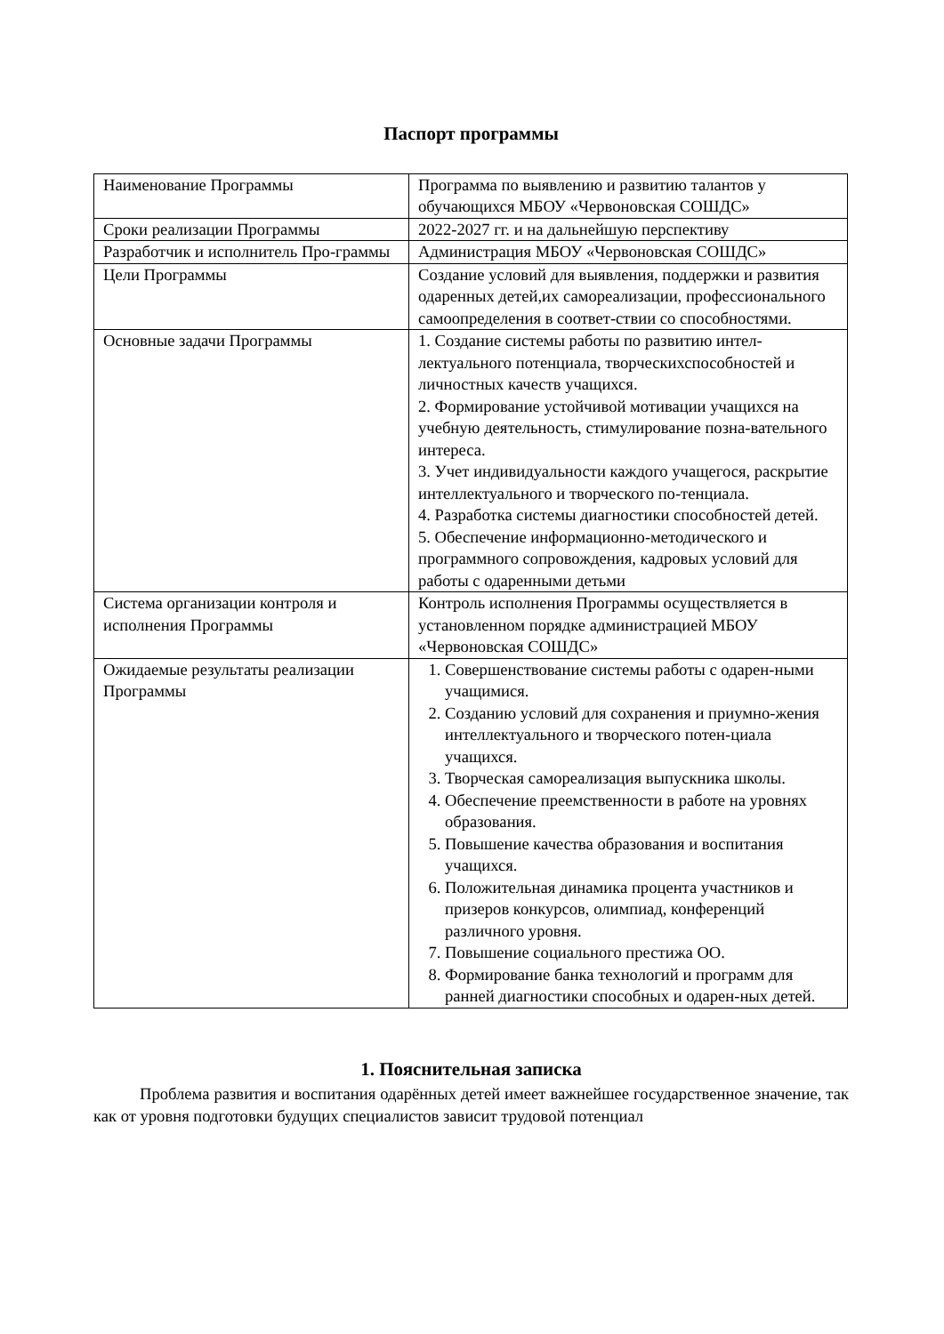Паспорт программы
| Наименование Программы | Программа по выявлению и развитию талантов у обучающихся МБОУ «Червоновская СОШДС» |
| Сроки реализации Программы | 2022-2027 гг. и на дальнейшую перспективу |
| Разработчик и исполнитель Про-граммы | Администрация МБОУ «Червоновская СОШДС» |
| Цели Программы | Создание условий для выявления, поддержки и развития одаренных детей,их самореализации, профессионального самоопределения в соответ-ствии со способностями. |
| Основные задачи Программы | 1. Создание системы работы по развитию интел-лектуального потенциала, творческихспособностей и личностных качеств учащихся. 2. Формирование устойчивой мотивации учащихся на учебную деятельность, стимулирование позна-вательного интереса. 3. Учет индивидуальности каждого учащегося, раскрытие интеллектуального и творческого по-тенциала. 4. Разработка системы диагностики способностей детей. 5. Обеспечение информационно-методического и программного сопровождения, кадровых условий для работы с одаренными детьми |
| Система организации контроля и исполнения Программы | Контроль исполнения Программы осуществляется в установленном порядке администрацией МБОУ «Червоновская СОШДС» |
| Ожидаемые результаты реализации Программы | 1. Совершенствование системы работы с одарен-ными учащимися. 2. Созданию условий для сохранения и приумно-жения интеллектуального и творческого потен-циала учащихся. 3. Творческая самореализация выпускника школы. 4. Обеспечение преемственности в работе на уровнях образования. 5. Повышение качества образования и воспитания учащихся. 6. Положительная динамика процента участников и призеров конкурсов, олимпиад, конференций различного уровня. 7. Повышение социального престижа ОО. 8. Формирование банка технологий и программ для ранней диагностики способных и одарен-ных детей. |
1. Пояснительная записка
Проблема развития и воспитания одарённых детей имеет важнейшее государственное значение, так как от уровня подготовки будущих специалистов зависит трудовой потенциал